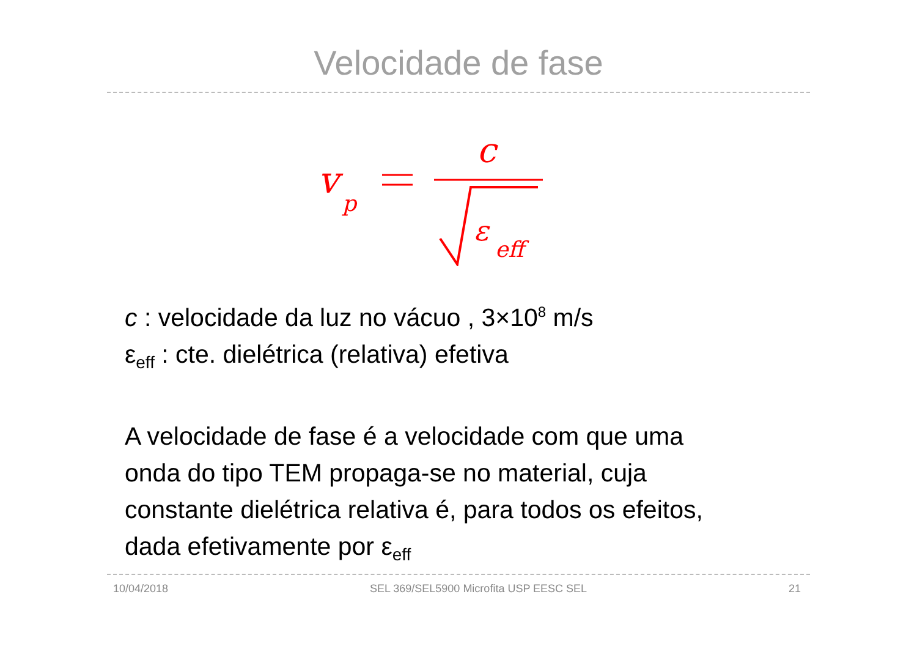Velocidade de fase
v
p
c
ε
eff
c : velocidade da luz no vácuo , 3×10<sup>8</sup> m/s
ε<sub>eff</sub> : cte. dielétrica (relativa) efetiva
A velocidade de fase é a velocidade com que uma
onda do tipo TEM propaga-se no material, cuja
constante dielétrica relativa é, para todos os efeitos,
dada efetivamente por ε<sub>eff</sub>
10/04/2018 SEL 369/SEL5900 Microfita USP EESC SEL 21